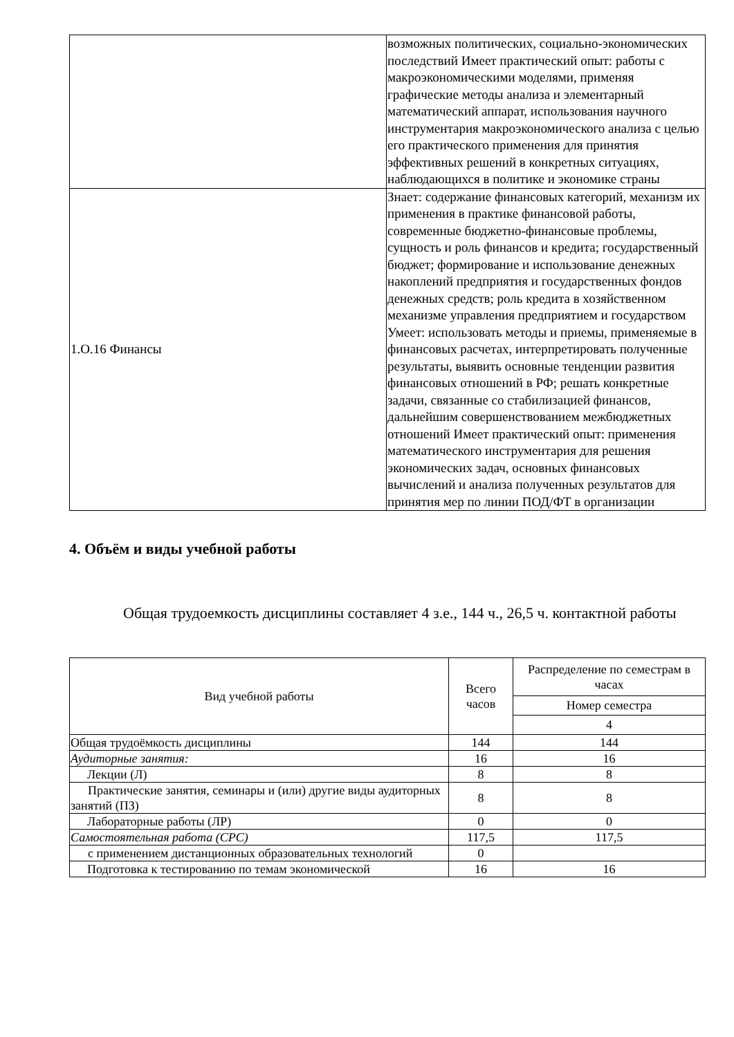| | возможных политических, социально-экономических последствий Имеет практический опыт: работы с макроэкономическими моделями, применяя графические методы анализа и элементарный математический аппарат, использования научного инструментария макроэкономического анализа с целью его практического применения для принятия эффективных решений в конкретных ситуациях, наблюдающихся в политике и экономике страны |
| 1.О.16 Финансы | Знает: содержание финансовых категорий, механизм их применения в практике финансовой работы, современные бюджетно-финансовые проблемы, сущность и роль финансов и кредита; государственный бюджет; формирование и использование денежных накоплений предприятия и государственных фондов денежных средств; роль кредита в хозяйственном механизме управления предприятием и государством Умеет: использовать методы и приемы, применяемые в финансовых расчетах, интерпретировать полученные результаты, выявить основные тенденции развития финансовых отношений в РФ; решать конкретные задачи, связанные со стабилизацией финансов, дальнейшим совершенствованием межбюджетных отношений Имеет практический опыт: применения математического инструментария для решения экономических задач, основных финансовых вычислений и анализа полученных результатов для принятия мер по линии ПОД/ФТ в организации |
4. Объём и виды учебной работы
Общая трудоемкость дисциплины составляет 4 з.е., 144 ч., 26,5 ч. контактной работы
| Вид учебной работы | Всего часов | Распределение по семестрам в часах |
| --- | --- | --- |
| | | Номер семестра |
| | | 4 |
| Общая трудоёмкость дисциплины | 144 | 144 |
| Аудиторные занятия: | 16 | 16 |
| Лекции (Л) | 8 | 8 |
| Практические занятия, семинары и (или) другие виды аудиторных занятий (ПЗ) | 8 | 8 |
| Лабораторные работы (ЛР) | 0 | 0 |
| Самостоятельная работа (СРС) | 117,5 | 117,5 |
| с применением дистанционных образовательных технологий | 0 | |
| Подготовка к тестированию по темам экономической | 16 | 16 |